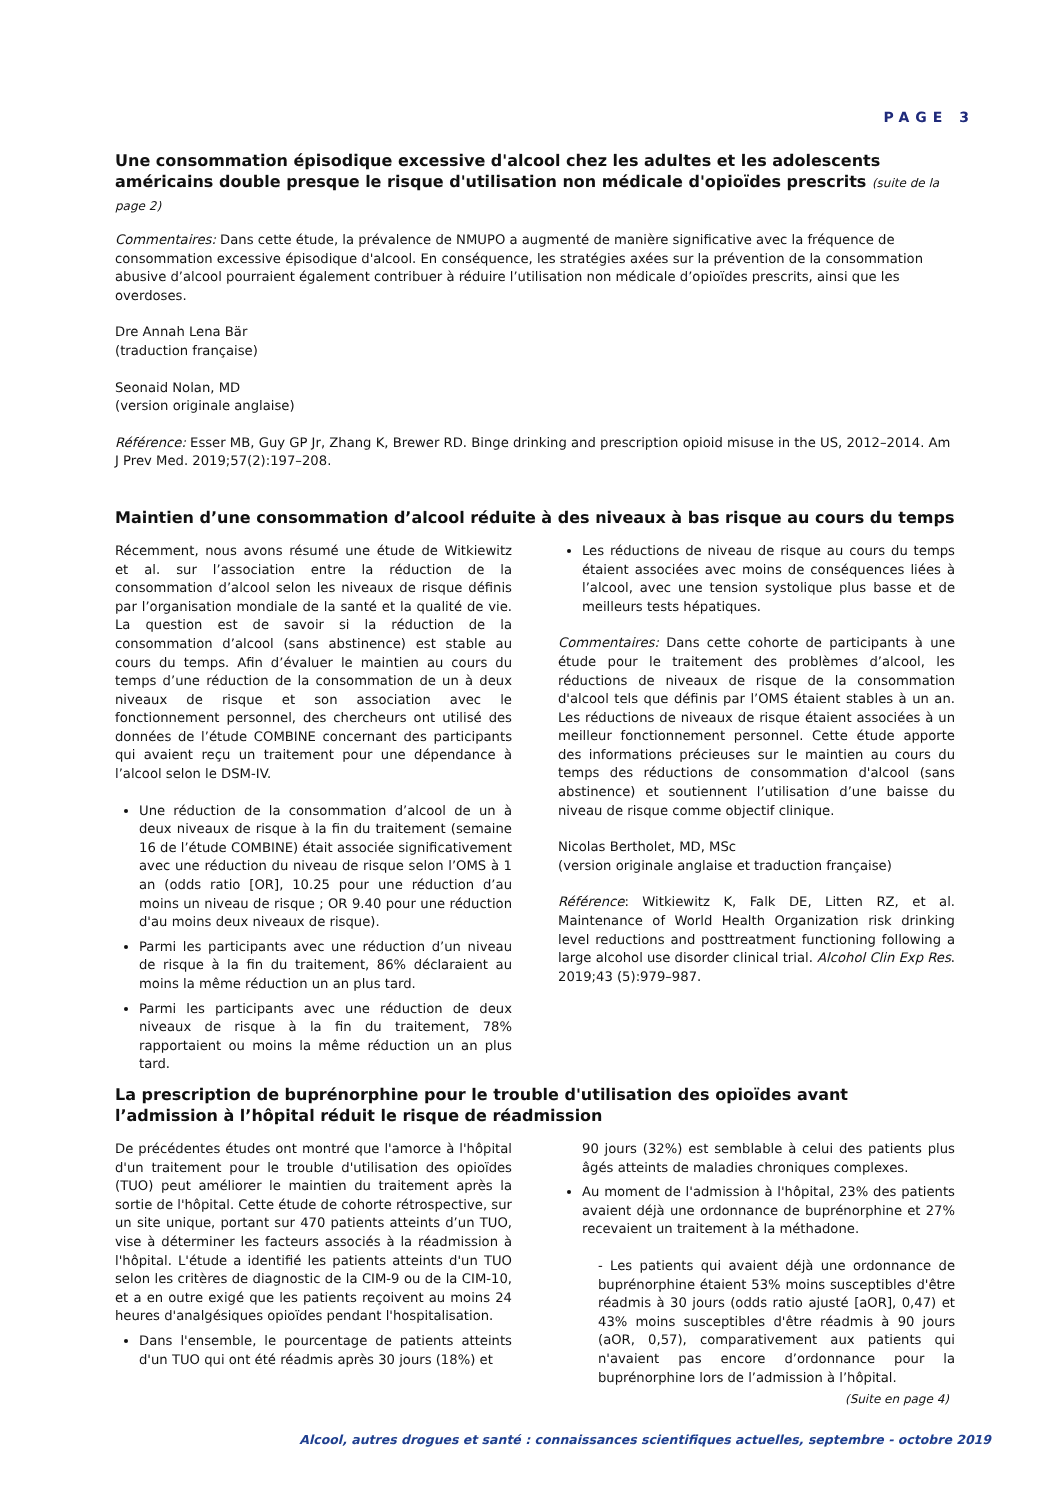PAGE 3
Une consommation épisodique excessive d'alcool chez les adultes et les adolescents américains double presque le risque d'utilisation non médicale d'opioïdes prescrits (suite de la page 2)
Commentaires: Dans cette étude, la prévalence de NMUPO a augmenté de manière significative avec la fréquence de consommation excessive épisodique d'alcool. En conséquence, les stratégies axées sur la prévention de la consommation abusive d’alcool pourraient également contribuer à réduire l’utilisation non médicale d’opioïdes prescrits, ainsi que les overdoses.
Dre Annah Lena Bär
(traduction française)
Seonaid Nolan, MD
(version originale anglaise)
Référence: Esser MB, Guy GP Jr, Zhang K, Brewer RD. Binge drinking and prescription opioid misuse in the US, 2012–2014. Am J Prev Med. 2019;57(2):197–208.
Maintien d’une consommation d’alcool réduite à des niveaux à bas risque au cours du temps
Récemment, nous avons résumé une étude de Witkiewitz et al. sur l’association entre la réduction de la consommation d’alcool selon les niveaux de risque définis par l’organisation mondiale de la santé et la qualité de vie. La question est de savoir si la réduction de la consommation d’alcool (sans abstinence) est stable au cours du temps. Afin d’évaluer le maintien au cours du temps d’une réduction de la consommation de un à deux niveaux de risque et son association avec le fonctionnement personnel, des chercheurs ont utilisé des données de l’étude COMBINE concernant des participants qui avaient reçu un traitement pour une dépendance à l’alcool selon le DSM-IV.
Une réduction de la consommation d’alcool de un à deux niveaux de risque à la fin du traitement (semaine 16 de l’étude COMBINE) était associée significativement avec une réduction du niveau de risque selon l’OMS à 1 an (odds ratio [OR], 10.25 pour une réduction d’au moins un niveau de risque ; OR 9.40 pour une réduction d'au moins deux niveaux de risque).
Parmi les participants avec une réduction d’un niveau de risque à la fin du traitement, 86% déclaraient au moins la même réduction un an plus tard.
Parmi les participants avec une réduction de deux niveaux de risque à la fin du traitement, 78% rapportaient ou moins la même réduction un an plus tard.
Les réductions de niveau de risque au cours du temps étaient associées avec moins de conséquences liées à l’alcool, avec une tension systolique plus basse et de meilleurs tests hépatiques.
Commentaires: Dans cette cohorte de participants à une étude pour le traitement des problèmes d’alcool, les réductions de niveaux de risque de la consommation d'alcool tels que définis par l’OMS étaient stables à un an. Les réductions de niveaux de risque étaient associées à un meilleur fonctionnement personnel. Cette étude apporte des informations précieuses sur le maintien au cours du temps des réductions de consommation d'alcool (sans abstinence) et soutiennent l’utilisation d’une baisse du niveau de risque comme objectif clinique.
Nicolas Bertholet, MD, MSc
(version originale anglaise et traduction française)
Référence: Witkiewitz K, Falk DE, Litten RZ, et al. Maintenance of World Health Organization risk drinking level reductions and posttreatment functioning following a large alcohol use disorder clinical trial. Alcohol Clin Exp Res. 2019;43 (5):979–987.
La prescription de buprénorphine pour le trouble d'utilisation des opioïdes avant l’admission à l’hôpital réduit le risque de réadmission
De précédentes études ont montré que l'amorce à l'hôpital d'un traitement pour le trouble d'utilisation des opioïdes (TUO) peut améliorer le maintien du traitement après la sortie de l'hôpital. Cette étude de cohorte rétrospective, sur un site unique, portant sur 470 patients atteints d’un TUO, vise à déterminer les facteurs associés à la réadmission à l'hôpital. L'étude a identifié les patients atteints d'un TUO selon les critères de diagnostic de la CIM-9 ou de la CIM-10, et a en outre exigé que les patients reçoivent au moins 24 heures d'analgésiques opioïdes pendant l'hospitalisation.
Dans l'ensemble, le pourcentage de patients atteints d'un TUO qui ont été réadmis après 30 jours (18%) et
90 jours (32%) est semblable à celui des patients plus âgés atteints de maladies chroniques complexes.
Au moment de l'admission à l'hôpital, 23% des patients avaient déjà une ordonnance de buprénorphine et 27% recevaient un traitement à la méthadone.
- Les patients qui avaient déjà une ordonnance de buprénorphine étaient 53% moins susceptibles d'être réadmis à 30 jours (odds ratio ajusté [aOR], 0,47) et 43% moins susceptibles d'être réadmis à 90 jours (aOR, 0,57), comparativement aux patients qui n'avaient pas encore d’ordonnance pour la buprénorphine lors de l’admission à l’hôpital.
(Suite en page 4)
Alcool, autres drogues et santé : connaissances scientifiques actuelles, septembre - octobre 2019